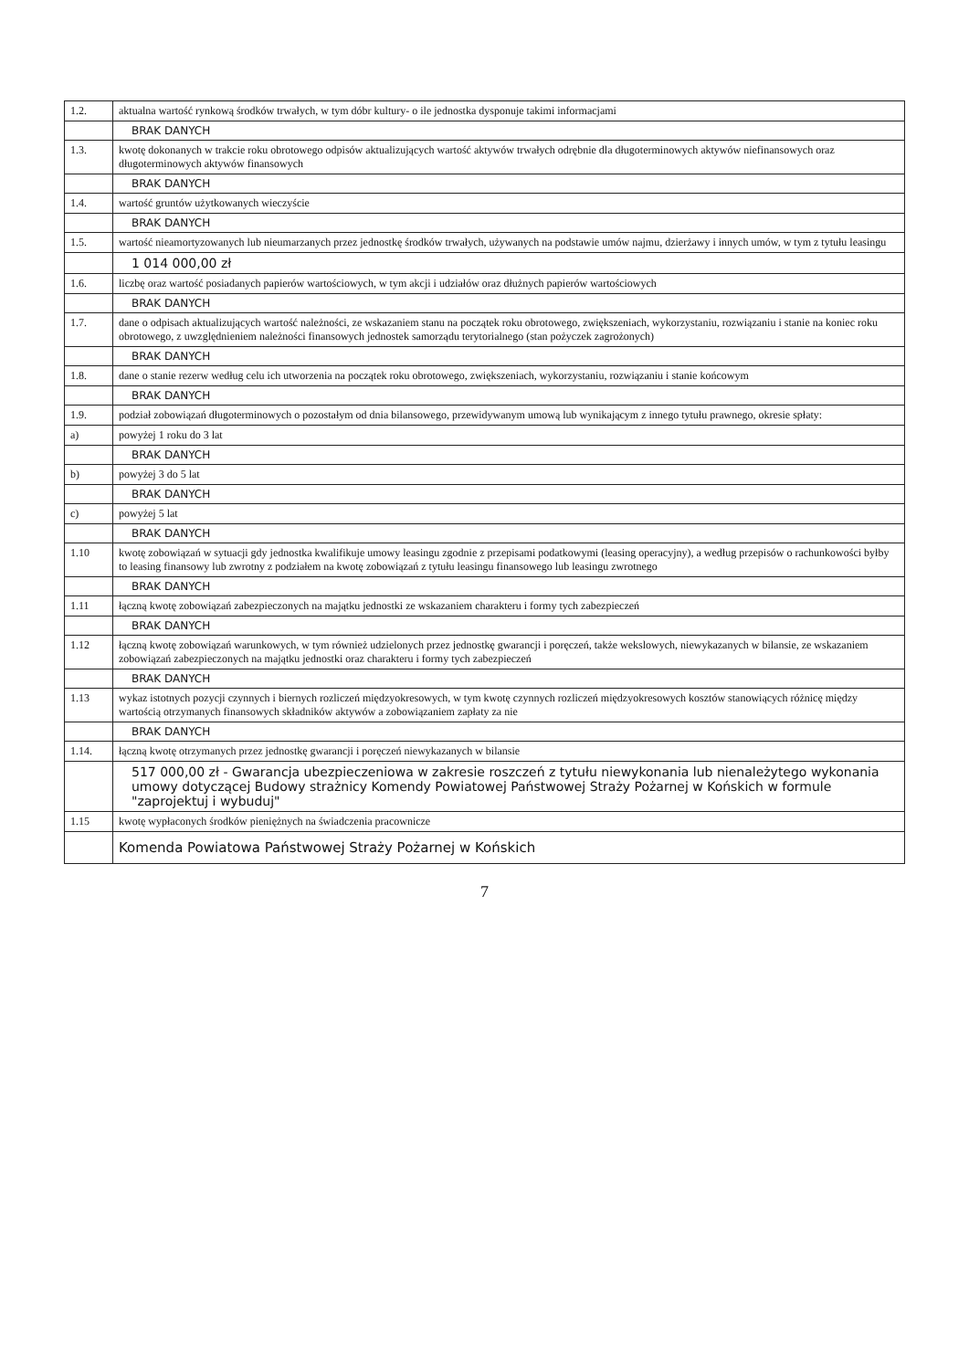| 1.2. | aktualna wartość rynkową środków trwałych, w tym dóbr kultury- o ile jednostka dysponuje takimi informacjami |
| | BRAK DANYCH |
| 1.3. | kwotę dokonanych w trakcie roku obrotowego odpisów aktualizujących wartość aktywów trwałych odrębnie dla długoterminowych aktywów niefinansowych oraz długoterminowych aktywów finansowych |
| | BRAK DANYCH |
| 1.4. | wartość gruntów użytkowanych wieczyście |
| | BRAK DANYCH |
| 1.5. | wartość nieamortyzowanych lub nieumarzanych przez jednostkę środków trwałych, używanych na podstawie umów najmu, dzierżawy i innych umów, w tym z tytułu leasingu |
| | 1 014 000,00 zł |
| 1.6. | liczbę oraz wartość posiadanych papierów wartościowych, w tym akcji i udziałów oraz dłużnych papierów wartościowych |
| | BRAK DANYCH |
| 1.7. | dane o odpisach aktualizujących wartość należności, ze wskazaniem stanu na początek roku obrotowego, zwiększeniach, wykorzystaniu, rozwiązaniu i stanie na koniec roku obrotowego, z uwzględnieniem należności finansowych jednostek samorządu terytorialnego (stan pożyczek zagrożonych) |
| | BRAK DANYCH |
| 1.8. | dane o stanie rezerw według celu ich utworzenia na początek roku obrotowego, zwiększeniach, wykorzystaniu, rozwiązaniu i stanie końcowym |
| | BRAK DANYCH |
| 1.9. | podział zobowiązań długoterminowych o pozostałym od dnia bilansowego, przewidywanym umową lub wynikającym z innego tytułu prawnego, okresie spłaty: |
| a) | powyżej 1 roku do 3 lat |
| | BRAK DANYCH |
| b) | powyżej 3 do 5 lat |
| | BRAK DANYCH |
| c) | powyżej 5 lat |
| | BRAK DANYCH |
| 1.10 | kwotę zobowiązań w sytuacji gdy jednostka kwalifikuje umowy leasingu zgodnie z przepisami podatkowymi (leasing operacyjny), a według przepisów o rachunkowości byłby to leasing finansowy lub zwrotny z podziałem na kwotę zobowiązań z tytułu leasingu finansowego lub leasingu zwrotnego |
| | BRAK DANYCH |
| 1.11 | łączną kwotę zobowiązań zabezpieczonych na majątku jednostki ze wskazaniem charakteru i formy tych zabezpieczeń |
| | BRAK DANYCH |
| 1.12 | łączną kwotę zobowiązań warunkowych, w tym również udzielonych przez jednostkę gwarancji i poręczeń, także wekslowych, niewykazanych w bilansie, ze wskazaniem zobowiązań zabezpieczonych na majątku jednostki oraz charakteru i formy tych zabezpieczeń |
| | BRAK DANYCH |
| 1.13 | wykaz istotnych pozycji czynnych i biernych rozliczeń międzyokresowych, w tym kwotę czynnych rozliczeń międzyokresowych kosztów stanowiących różnicę między wartością otrzymanych finansowych składników aktywów a zobowiązaniem zapłaty za nie |
| | BRAK DANYCH |
| 1.14. | łączną kwotę otrzymanych przez jednostkę gwarancji i poręczeń niewykazanych w bilansie |
| | 517 000,00 zł - Gwarancja ubezpieczeniowa w zakresie roszczeń z tytułu niewykonania lub nienależytego wykonania umowy dotyczącej Budowy strażnicy Komendy Powiatowej Państwowej Straży Pożarnej w Końskich w formule "zaprojektuj i wybuduj" |
| 1.15 | kwotę wypłaconych środków pieniężnych na świadczenia pracownicze |
| | Komenda Powiatowa Państwowej Straży Pożarnej w Końskich |
7